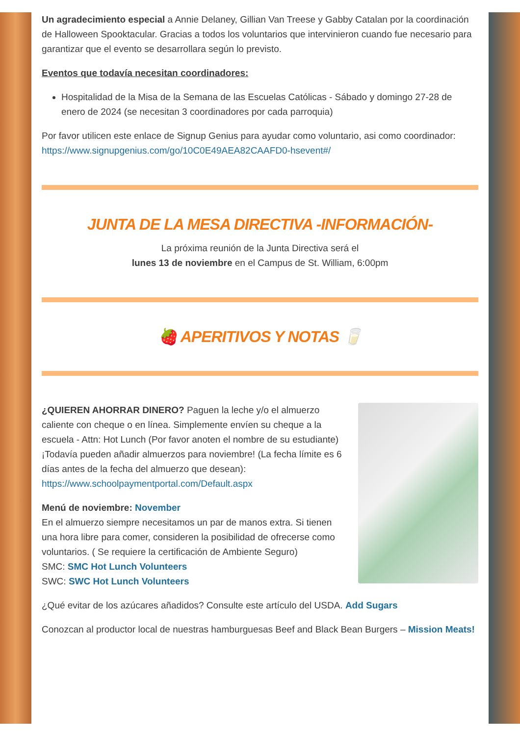Un agradecimiento especial a Annie Delaney, Gillian Van Treese y Gabby Catalan por la coordinación de Halloween Spooktacular. Gracias a todos los voluntarios que intervinieron cuando fue necesario para garantizar que el evento se desarrollara según lo previsto.
Eventos que todavía necesitan coordinadores:
Hospitalidad de la Misa de la Semana de las Escuelas Católicas - Sábado y domingo 27-28 de enero de 2024 (se necesitan 3 coordinadores por cada parroquia)
Por favor utilicen este enlace de Signup Genius para ayudar como voluntario, asi como coordinador:
https://www.signupgenius.com/go/10C0E49AEA82CAAFD0-hsevent#/
JUNTA DE LA MESA DIRECTIVA -INFORMACIÓN-
La próxima reunión de la Junta Directiva será el
lunes 13 de noviembre en el Campus de St. William, 6:00pm
🍓 APERITIVOS Y NOTAS 🥛
¿QUIEREN AHORRAR DINERO? Paguen la leche y/o el almuerzo caliente con cheque o en línea. Simplemente envíen su cheque a la escuela - Attn: Hot Lunch (Por favor anoten el nombre de su estudiante)
¡Todavía pueden añadir almuerzos para noviembre! (La fecha límite es 6 días antes de la fecha del almuerzo que desean):
https://www.schoolpaymentportal.com/Default.aspx
Menú de noviembre: November
En el almuerzo siempre necesitamos un par de manos extra. Si tienen una hora libre para comer, consideren la posibilidad de ofrecerse como voluntarios. ( Se requiere la certificación de Ambiente Seguro)
SMC: SMC Hot Lunch Volunteers
SWC: SWC Hot Lunch Volunteers
¿Qué evitar de los azúcares añadidos? Consulte este artículo del USDA. Add Sugars
Conozcan al productor local de nuestras hamburguesas Beef and Black Bean Burgers – Mission Meats!